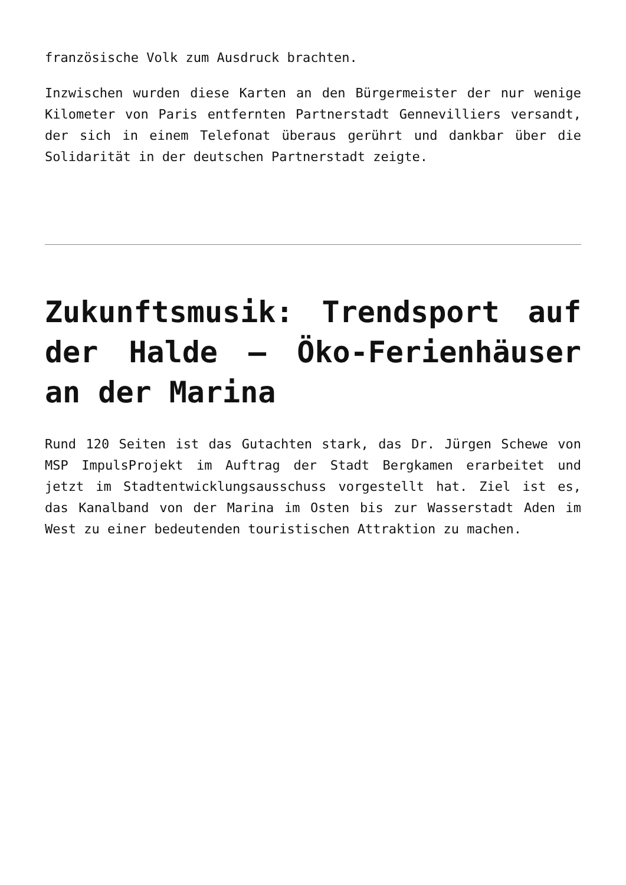französische Volk zum Ausdruck brachten.
Inzwischen wurden diese Karten an den Bürgermeister der nur wenige Kilometer von Paris entfernten Partnerstadt Gennevilliers versandt, der sich in einem Telefonat überaus gerührt und dankbar über die Solidarität in der deutschen Partnerstadt zeigte.
Zukunftsmusik: Trendsport auf der Halde – Öko-Ferienhäuser an der Marina
Rund 120 Seiten ist das Gutachten stark, das Dr. Jürgen Schewe von MSP ImpulsProjekt im Auftrag der Stadt Bergkamen erarbeitet und jetzt im Stadtentwicklungsausschuss vorgestellt hat. Ziel ist es, das Kanalband von der Marina im Osten bis zur Wasserstadt Aden im West zu einer bedeutenden touristischen Attraktion zu machen.